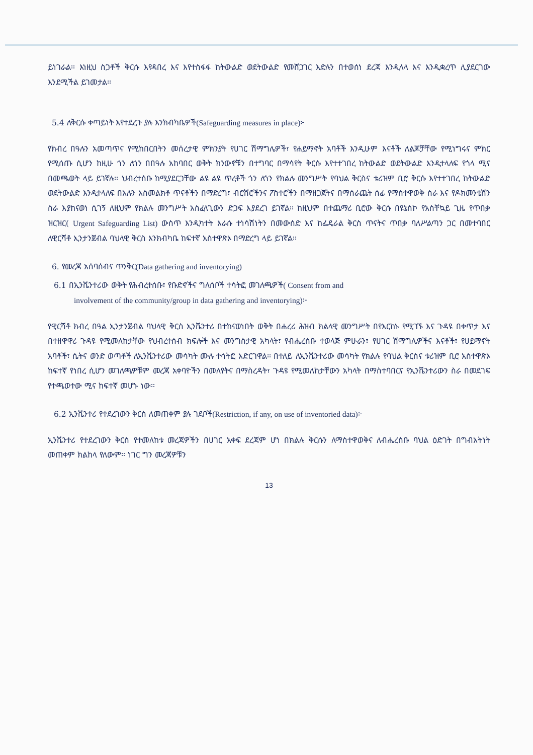ይነገራል፡፡ እነዚህ ስጋቶች ቅርሱ እየዳበረ እና እየተስፋፋ ከትውልድ ወደትውልድ የመሸጋገር እድሉን በተወሰነ ደረጃ እንዲላላ እና እንዲቋረጥ ሊያደርገው እንደሚችል ይገመታል፡፡
5.4 ለቅርሱ ቀጣይነት እየተደረጉ ያሉ እንክብካቤዎች(Safeguarding measures in place)፦
የክብረ በዓሉን አመጣጥና የሚከበርበትን መሰረታዊ ምክንያት የሀገር ሽማግሌዎች፣ የሐይማኖት አባቶች እንዲሁም እናቶች ለልጆቻቸው የሚነግሩና ምክር የሚሰጡ ሲሆን ከዚሁ ጎን ለጎን በበዓሉ አከባበር ወቅት ክንውኖቹን በተግባር በማሳየት ቅርሱ እየተተገበረ ከትውልድ ወደትውልድ እንዲተላለፍ የጎላ ሚና በመጫወት ላይ ይገኛሉ፡፡ ህብረተሰቡ ከሚያደርጋቸው ልዩ ልዩ ጥረቶች ጎን ለጎን የክልሉ መንግሥት የባህል ቅርስና ቱሪዝም ቢሮ ቅርሱ እየተተገበረ ከትውልድ ወደትውልድ እንዲተላለፍ በአሉን አስመልክቶ ጥናቶችን በማድረግ፣ ብሮሸሮችንና ፖስተሮችን በማዘጋጀትና በማሰራጨት ሰፊ የማስተዋወቅ ስራ እና የዶክመንቴሽን ስራ እያከናወነ ሲገኝ ለዚህም የክልሉ መንግሥት አስፈላጊውን ድጋፍ እያደረገ ይገኛል፡፡ ከዚህም በተጨማሪ ቢሮው ቅርሱ በዩኔስኮ የአስቸኳይ ጊዜ የጥበቃ ዝርዝር( Urgent Safeguarding List) ውስጥ እንዲካተት እራሱ ተነሳሽነትን በመውሰድ እና ከፌዴራል ቅርስ ጥናትና ጥበቃ ባለሥልጣን ጋር በመተባበር ለዊርሻቶ ኢንታንጀብል ባህላዊ ቅርስ እንክብካቤ ከፍተኛ አስተዋጽኦ በማድረግ ላይ ይገኛል፡፡
6. የመረጃ አሰባሰብና ጥንቅር(Data gathering and inventorying)
6.1 በኢንቬንተሪው ወቅት የሕብረተሰቡ፣ የቡድኖችና ግለሰቦች ተሳትፎ መገለጫዎች( Consent from and
involvement of the community/group in data gathering and inventorying)፦
የዊርሻቶ ክብረ በዓል ኢንታንጀብል ባህላዊ ቅርስ ኢንቬንተሪ በተከናወነበት ወቅት በሐረሪ ሕዝብ ክልላዊ መንግሥት በየእርከኑ የሚገኙ እና ጉዳዩ በቀጥታ እና በተዘዋዋሪ ጉዳዩ የሚመለከታቸው የህብረተሰብ ክፍሎች እና መንግስታዊ አካላት፣ የብሔረሰቡ ተወላጅ ምሁራን፣ የሀገር ሽማግሌዎችና እናቶች፣ የሀይማኖት አባቶች፣ ሴትና ወንድ ወጣቶች ለኢንቬንተሪው መሳካት ሙሉ ተሳትፎ አድርገዋል፡፡ በተለይ ለኢንቬንተሪው መሳካት የክልሉ የባህል ቅርስና ቱሪዝም ቢሮ አስተዋጽኦ ከፍተኛ የነበረ ሲሆን መገለጫዎቹም መረጃ አቀባዮችን በመለየትና በማስረዳት፣ ጉዳዩ የሚመለከታቸውን አካላት በማስተባበርና የኢንቬንተሪውን ስራ በመደገፍ የተጫወተው ሚና ከፍተኛ መሆኑ ነው፡፡
6.2 ኢንቬንተሪ የተደረገውን ቅርስ ለመጠቀም ያሉ ገደቦች(Restriction, if any, on use of inventoried data)፦
ኢንቬንተሪ የተደረገውን ቅርስ የተመለከቱ መረጃዎችን በሀገር አቀፍ ደረጃም ሆነ በክልሉ ቅርሱን ለማስተዋወቅና ለብሔረሰቡ ባህል ዕድገት በግብአትነት መጠቀም ክልከላ የለውም፡፡ ነገር ግን መረጃዎቹን
13